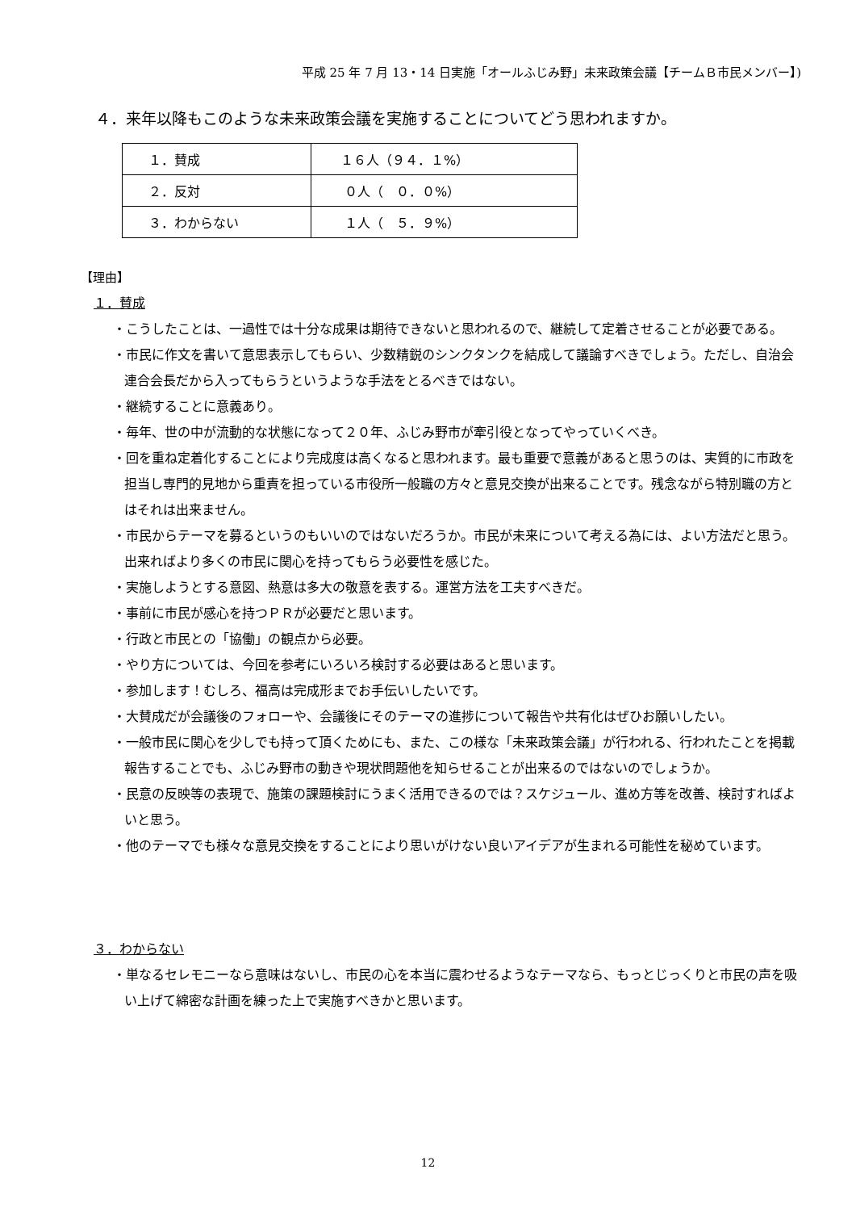平成 25 年 7 月 13・14 日実施「オールふじみ野」未来政策会議【チームＢ市民メンバー】)
４．来年以降もこのような未来政策会議を実施することについてどう思われますか。
| １．賛成 | １６人（９４．１%） |
| ２．反対 | ０人（ ０．０%） |
| ３．わからない | １人（ ５．９%） |
【理由】
１．賛成
・こうしたことは、一過性では十分な成果は期待できないと思われるので、継続して定着させることが必要である。
・市民に作文を書いて意思表示してもらい、少数精鋭のシンクタンクを結成して議論すべきでしょう。ただし、自治会連合会長だから入ってもらうというような手法をとるべきではない。
・継続することに意義あり。
・毎年、世の中が流動的な状態になって２０年、ふじみ野市が牽引役となってやっていくべき。
・回を重ね定着化することにより完成度は高くなると思われます。最も重要で意義があると思うのは、実質的に市政を担当し専門的見地から重責を担っている市役所一般職の方々と意見交換が出来ることです。残念ながら特別職の方とはそれは出来ません。
・市民からテーマを募るというのもいいのではないだろうか。市民が未来について考える為には、よい方法だと思う。出来ればより多くの市民に関心を持ってもらう必要性を感じた。
・実施しようとする意図、熱意は多大の敬意を表する。運営方法を工夫すべきだ。
・事前に市民が感心を持つＰＲが必要だと思います。
・行政と市民との「協働」の観点から必要。
・やり方については、今回を参考にいろいろ検討する必要はあると思います。
・参加します！むしろ、福高は完成形までお手伝いしたいです。
・大賛成だが会議後のフォローや、会議後にそのテーマの進捗について報告や共有化はぜひお願いしたい。
・一般市民に関心を少しでも持って頂くためにも、また、この様な「未来政策会議」が行われる、行われたことを掲載報告することでも、ふじみ野市の動きや現状問題他を知らせることが出来るのではないのでしょうか。
・民意の反映等の表現で、施策の課題検討にうまく活用できるのでは？スケジュール、進め方等を改善、検討すればよいと思う。
・他のテーマでも様々な意見交換をすることにより思いがけない良いアイデアが生まれる可能性を秘めています。
３．わからない
・単なるセレモニーなら意味はないし、市民の心を本当に震わせるようなテーマなら、もっとじっくりと市民の声を吸い上げて綿密な計画を練った上で実施すべきかと思います。
12